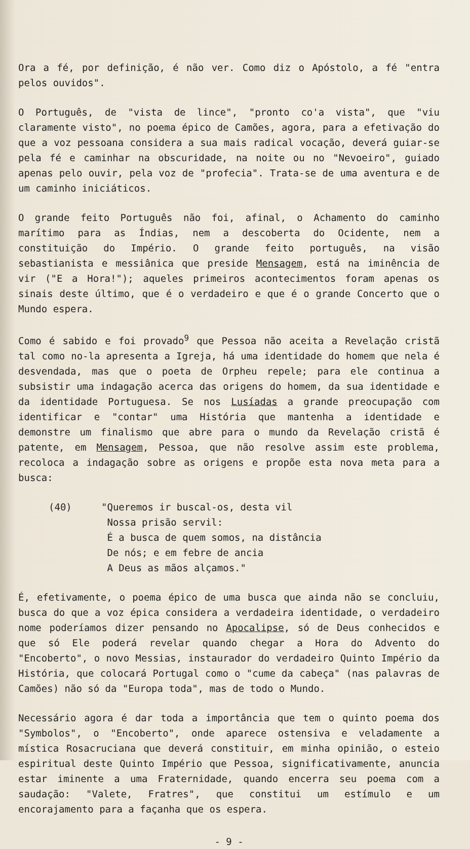Ora a fé, por definição, é não ver. Como diz o Apóstolo, a fé "entra pelos ouvidos".
O Português, de "vista de lince", "pronto co'a vista", que "viu claramente visto", no poema épico de Camões, agora, para a efetivação do que a voz pessoana considera a sua mais radical vocação, deverá guiar-se pela fé e caminhar na obscuridade, na noite ou no "Nevoeiro", guiado apenas pelo ouvir, pela voz de "profecia". Trata-se de uma aventura e de um caminho iniciáticos.
O grande feito Português não foi, afinal, o Achamento do caminho marítimo para as Índias, nem a descoberta do Ocidente, nem a constituição do Império. O grande feito português, na visão sebastianista e messiânica que preside Mensagem, está na iminência de vir ("E a Hora!"); aqueles primeiros acontecimentos foram apenas os sinais deste último, que é o verdadeiro e que é o grande Concerto que o Mundo espera.
Como é sabido e foi provado<sup>9</sup> que Pessoa não aceita a Revelação cristã tal como no-la apresenta a Igreja, há uma identidade do homem que nela é desvendada, mas que o poeta de Orpheu repele; para ele continua a subsistir uma indagação acerca das origens do homem, da sua identidade e da identidade Portuguesa. Se nos Lusíadas a grande preocupação com identificar e "contar" uma História que mantenha a identidade e demonstre um finalismo que abre para o mundo da Revelação cristã é patente, em Mensagem, Pessoa, que não resolve assim este problema, recoloca a indagação sobre as origens e propõe esta nova meta para a busca:
(40) "Queremos ir buscal-os, desta vil
Nossa prisão servil:
É a busca de quem somos, na distância
De nós; e em febre de ancia
A Deus as mãos alçamos."
É, efetivamente, o poema épico de uma busca que ainda não se concluiu, busca do que a voz épica considera a verdadeira identidade, o verdadeiro nome poderíamos dizer pensando no Apocalipse, só de Deus conhecidos e que só Ele poderá revelar quando chegar a Hora do Advento do "Encoberto", o novo Messias, instaurador do verdadeiro Quinto Império da História, que colocará Portugal como o "cume da cabeça" (nas palavras de Camões) não só da "Europa toda", mas de todo o Mundo.
Necessário agora é dar toda a importância que tem o quinto poema dos "Symbolos", o "Encoberto", onde aparece ostensiva e veladamente a mística Rosacruciana que deverá constituir, em minha opinião, o esteio espiritual deste Quinto Império que Pessoa, significativamente, anuncia estar iminente a uma Fraternidade, quando encerra seu poema com a saudação: "Valete, Fratres", que constitui um estímulo e um encorajamento para a façanha que os espera.
- 9 -